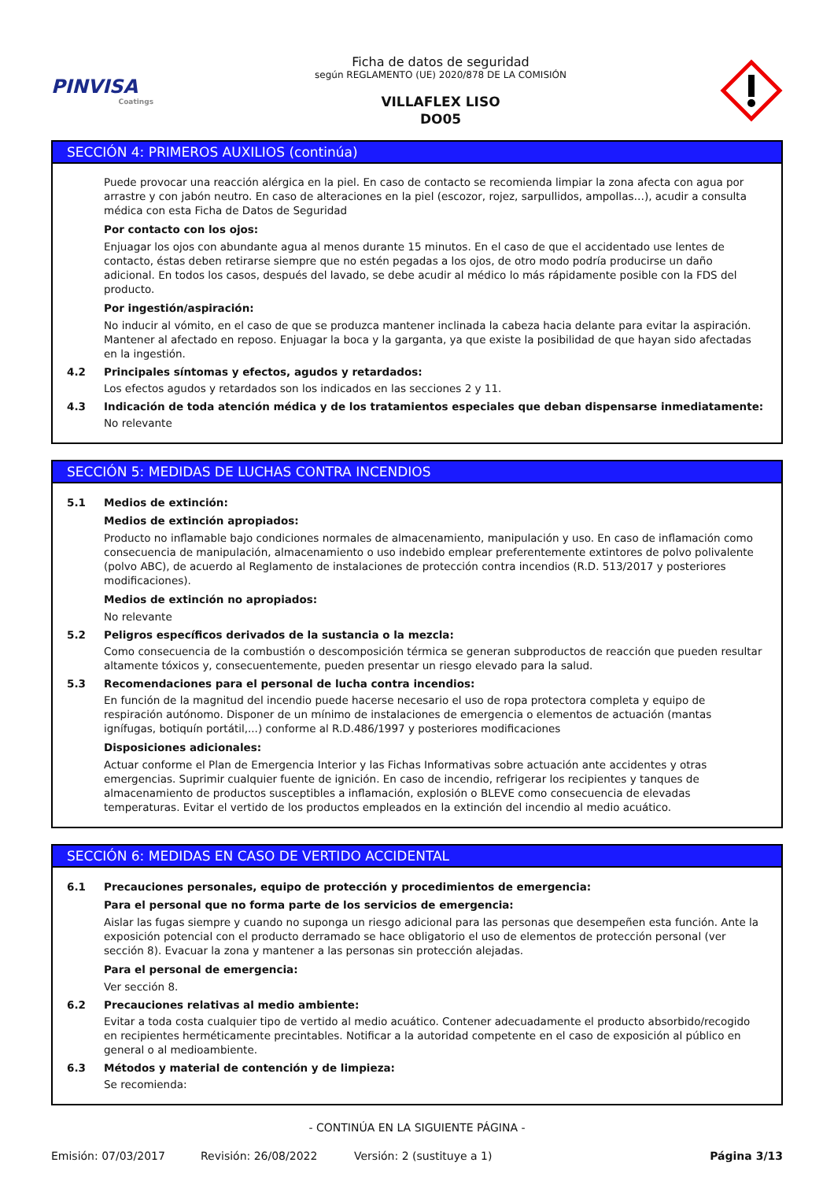PINVISA
Coatings
Ficha de datos de seguridad
según REGLAMENTO (UE) 2020/878 DE LA COMISIÓN
VILLAFLEX LISO
DO05
SECCIÓN 4: PRIMEROS AUXILIOS (continúa)
Puede provocar una reacción alérgica en la piel. En caso de contacto se recomienda limpiar la zona afecta con agua por arrastre y con jabón neutro. En caso de alteraciones en la piel (escozor, rojez, sarpullidos, ampollas…), acudir a consulta médica con esta Ficha de Datos de Seguridad
Por contacto con los ojos:
Enjuagar los ojos con abundante agua al menos durante 15 minutos. En el caso de que el accidentado use lentes de contacto, éstas deben retirarse siempre que no estén pegadas a los ojos, de otro modo podría producirse un daño adicional. En todos los casos, después del lavado, se debe acudir al médico lo más rápidamente posible con la FDS del producto.
Por ingestión/aspiración:
No inducir al vómito, en el caso de que se produzca mantener inclinada la cabeza hacia delante para evitar la aspiración. Mantener al afectado en reposo. Enjuagar la boca y la garganta, ya que existe la posibilidad de que hayan sido afectadas en la ingestión.
4.2 Principales síntomas y efectos, agudos y retardados:
Los efectos agudos y retardados son los indicados en las secciones 2 y 11.
4.3 Indicación de toda atención médica y de los tratamientos especiales que deban dispensarse inmediatamente:
No relevante
SECCIÓN 5: MEDIDAS DE LUCHAS CONTRA INCENDIOS
5.1 Medios de extinción:
Medios de extinción apropiados:
Producto no inflamable bajo condiciones normales de almacenamiento, manipulación y uso. En caso de inflamación como consecuencia de manipulación, almacenamiento o uso indebido emplear preferentemente extintores de polvo polivalente (polvo ABC), de acuerdo al Reglamento de instalaciones de protección contra incendios (R.D. 513/2017 y posteriores modificaciones).
Medios de extinción no apropiados:
No relevante
5.2 Peligros específicos derivados de la sustancia o la mezcla:
Como consecuencia de la combustión o descomposición térmica se generan subproductos de reacción que pueden resultar altamente tóxicos y, consecuentemente, pueden presentar un riesgo elevado para la salud.
5.3 Recomendaciones para el personal de lucha contra incendios:
En función de la magnitud del incendio puede hacerse necesario el uso de ropa protectora completa y equipo de respiración autónomo. Disponer de un mínimo de instalaciones de emergencia o elementos de actuación (mantas ignífugas, botiquín portátil,...) conforme al R.D.486/1997 y posteriores modificaciones
Disposiciones adicionales:
Actuar conforme el Plan de Emergencia Interior y las Fichas Informativas sobre actuación ante accidentes y otras emergencias. Suprimir cualquier fuente de ignición. En caso de incendio, refrigerar los recipientes y tanques de almacenamiento de productos susceptibles a inflamación, explosión o BLEVE como consecuencia de elevadas temperaturas. Evitar el vertido de los productos empleados en la extinción del incendio al medio acuático.
SECCIÓN 6: MEDIDAS EN CASO DE VERTIDO ACCIDENTAL
6.1 Precauciones personales, equipo de protección y procedimientos de emergencia:
Para el personal que no forma parte de los servicios de emergencia:
Aislar las fugas siempre y cuando no suponga un riesgo adicional para las personas que desempeñen esta función. Ante la exposición potencial con el producto derramado se hace obligatorio el uso de elementos de protección personal (ver sección 8). Evacuar la zona y mantener a las personas sin protección alejadas.
Para el personal de emergencia:
Ver sección 8.
6.2 Precauciones relativas al medio ambiente:
Evitar a toda costa cualquier tipo de vertido al medio acuático. Contener adecuadamente el producto absorbido/recogido en recipientes herméticamente precintables. Notificar a la autoridad competente en el caso de exposición al público en general o al medioambiente.
6.3 Métodos y material de contención y de limpieza:
Se recomienda:
- CONTINÚA EN LA SIGUIENTE PÁGINA -
Emisión: 07/03/2017 Revisión: 26/08/2022 Versión: 2 (sustituye a 1) Página 3/13